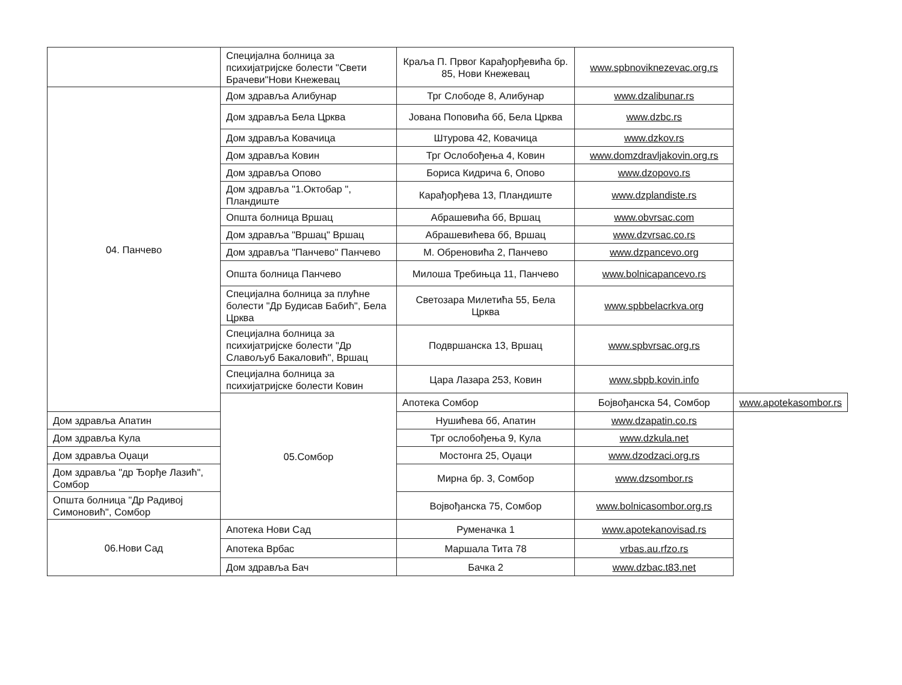| | Специјална болница за психијатријске болести "Свети Брачеви"Нови Кнежевац | Краља П. Првог Карађорђевића бр. 85, Нови Кнежевац | www.spbnoviknezevac.org.rs | |
| 04. Панчево | Дом здравља Алибунар | Трг Слободе 8, Алибунар | www.dzalibunar.rs | |
| | Дом здравља Бела Црква | Јована Поповића бб, Бела Црква | www.dzbc.rs | |
| | Дом здравља Ковачица | Штурова 42, Ковачица | www.dzkov.rs | |
| | Дом здравља Ковин | Трг Ослобођења 4, Ковин | www.domzdravljakovin.org.rs | |
| | Дом здравља Опово | Бориса Кидрича 6, Опово | www.dzopovo.rs | |
| | Дом здравља "1.Октобар ", Пландиште | Карађорђева 13, Пландиште | www.dzplandiste.rs | |
| | Општа болница Вршац | Абрашевића бб, Вршац | www.obvrsac.com | |
| | Дом здравља "Вршац" Вршац | Абрашевићева бб, Вршац | www.dzvrsac.co.rs | |
| | Дом здравља "Панчево" Панчево | М. Обреновића 2, Панчево | www.dzpancevo.org | |
| | Општа болница Панчево | Милоша Требињца 11, Панчево | www.bolnicapancevo.rs | |
| | Специјална болница за плућне болести "Др Будисав Бабић", Бела Црква | Светозара Милетића 55, Бела Црква | www.spbbelacrkva.org | |
| | Специјална болница за психијатријске болести "Др Славољуб Бакаловић", Вршац | Подвршанска 13, Вршац | www.spbvrsac.org.rs | |
| | Специјална болница за психијатријске болести Ковин | Цара Лазара 253, Ковин | www.sbpb.kovin.info | |
| | 05.Сомбор | Апотека Сомбор | Бојвођанска 54, Сомбор | www.apotekasombor.rs |
| Дом здравља Апатин | | Нушићева бб, Апатин | www.dzapatin.co.rs | |
| Дом здравља Кула | | Трг ослобођења 9, Кула | www.dzkula.net | |
| Дом здравља Оџаци | | Мостонга 25, Оџаци | www.dzodzaci.org.rs | |
| Дом здравља "др Ђорђе Лазић", Сомбор | | Мирна бр. 3, Сомбор | www.dzsombor.rs | |
| Општа болница "Др Радивој Симоновић", Сомбор | | Војвођанска 75, Сомбор | www.bolnicasombor.org.rs | |
| 06.Нови Сад | Апотека Нови Сад | Руменачка 1 | www.apotekanovisad.rs | |
| | Апотека Врбас | Маршала Тита 78 | vrbas.au.rfzo.rs | |
| | Дом здравља Бач | Бачка 2 | www.dzbac.t83.net | |